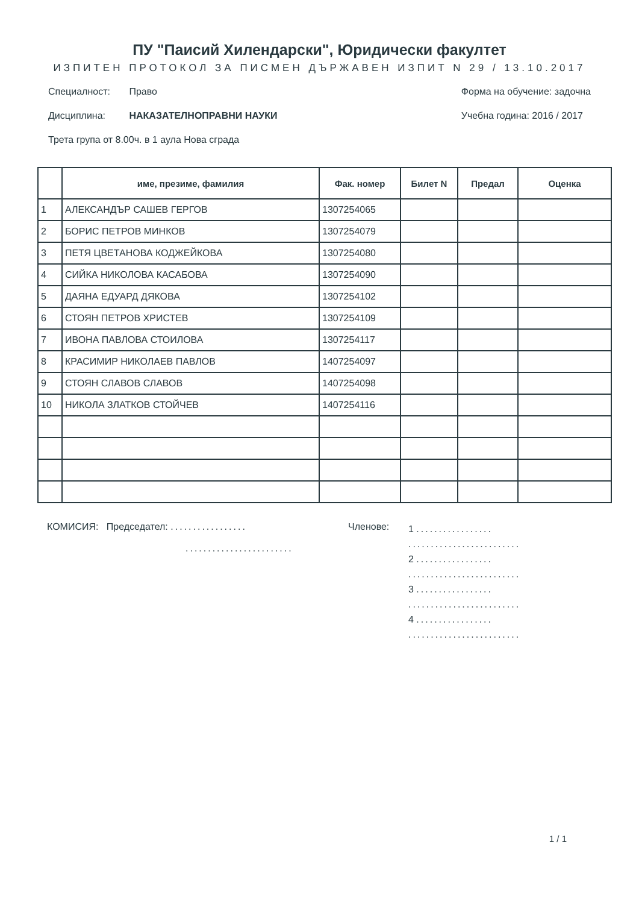ПУ "Паисий Хилендарски", Юридически факултет
ИЗПИТЕН ПРОТОКОЛ ЗА ПИСМЕН ДЪРЖАВЕН ИЗПИТ N 29 / 13.10.2017
Специалност: Право
Дисциплина: НАКАЗАТЕЛНОПРАВНИ НАУКИ
Трета група от 8.00ч. в 1 аула Нова сграда
Форма на обучение: задочна
Учебна година: 2016 / 2017
| | име, презиме, фамилия | Фак. номер | Билет N | Предал | Оценка |
| --- | --- | --- | --- | --- | --- |
| 1 | АЛЕКСАНДЪР САШЕВ ГЕРГОВ | 1307254065 | | | |
| 2 | БОРИС ПЕТРОВ МИНКОВ | 1307254079 | | | |
| 3 | ПЕТЯ ЦВЕТАНОВА КОДЖЕЙКОВА | 1307254080 | | | |
| 4 | СИЙКА НИКОЛОВА КАСАБОВА | 1307254090 | | | |
| 5 | ДАЯНА ЕДУАРД ДЯКОВА | 1307254102 | | | |
| 6 | СТОЯН ПЕТРОВ ХРИСТЕВ | 1307254109 | | | |
| 7 | ИВОНА ПАВЛОВА СТОИЛОВА | 1307254117 | | | |
| 8 | КРАСИМИР НИКОЛАЕВ ПАВЛОВ | 1407254097 | | | |
| 9 | СТОЯН СЛАВОВ СЛАВОВ | 1407254098 | | | |
| 10 | НИКОЛА ЗЛАТКОВ СТОЙЧЕВ | 1407254116 | | | |
КОМИСИЯ: Председател: .................
........................
Членове:
1 .................
.........................
2 .................
.........................
3 .................
.........................
4 .................
.........................
1 / 1